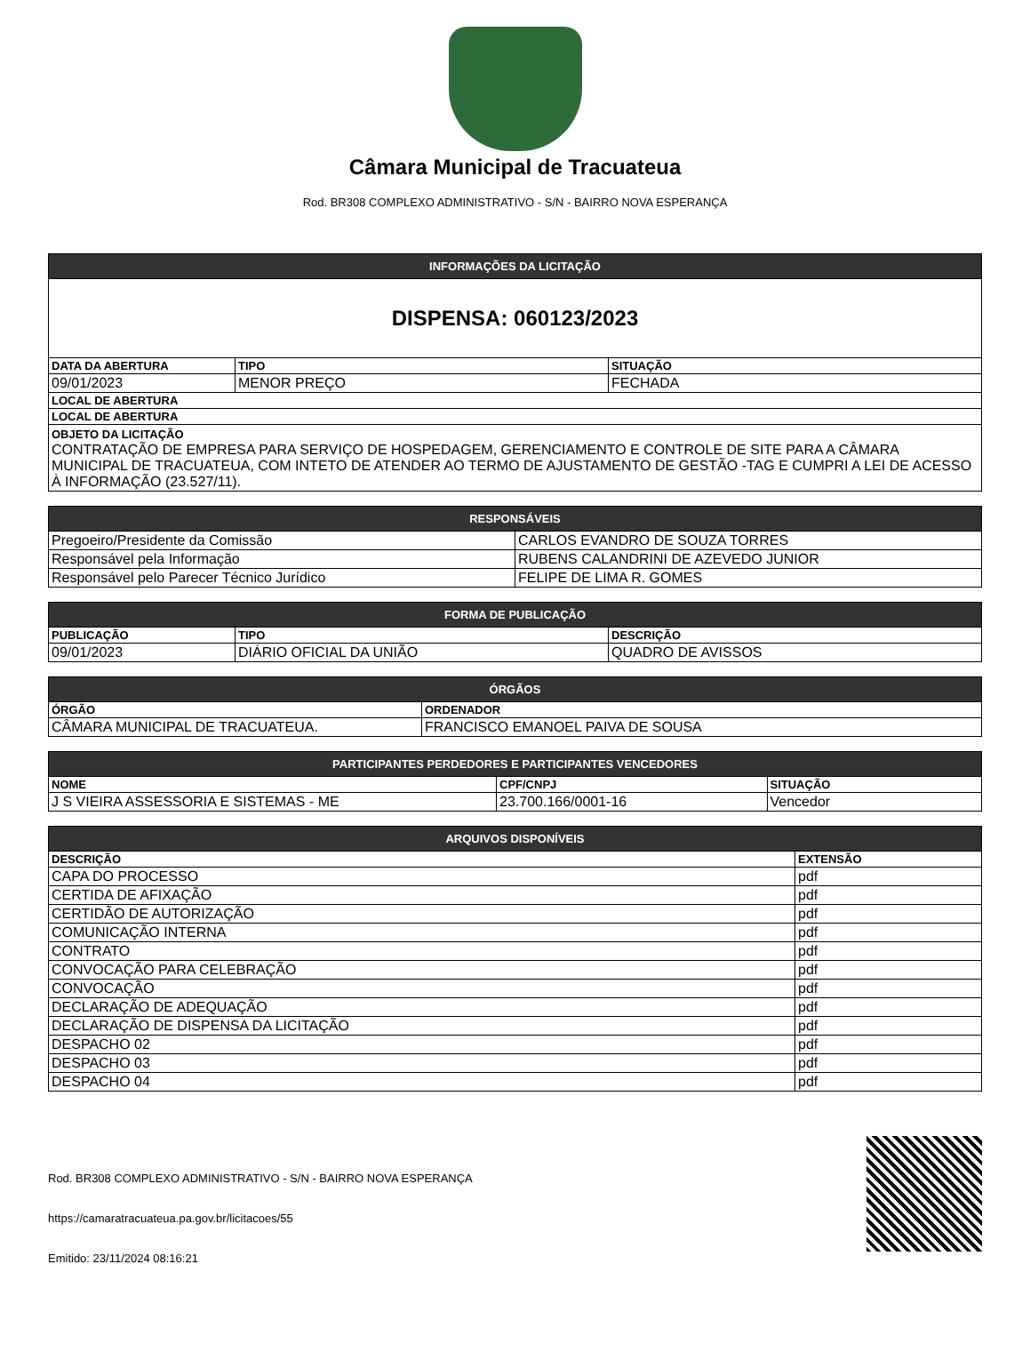Câmara Municipal de Tracuateua
Rod. BR308 COMPLEXO ADMINISTRATIVO - S/N - BAIRRO NOVA ESPERANÇA
| INFORMAÇÕES DA LICITAÇÃO | | |
| --- | --- | --- |
| DISPENSA: 060123/2023 | | |
| DATA DA ABERTURA | TIPO | SITUAÇÃO |
| 09/01/2023 | MENOR PREÇO | FECHADA |
| LOCAL DE ABERTURA | | |
| LOCAL DE ABERTURA | | |
| OBJETO DA LICITAÇÃO CONTRATAÇÃO DE EMPRESA PARA SERVIÇO DE HOSPEDAGEM, GERENCIAMENTO E CONTROLE DE SITE PARA A CÂMARA MUNICIPAL DE TRACUATEUA, COM INTETO DE ATENDER AO TERMO DE AJUSTAMENTO DE GESTÃO -TAG E CUMPRI A LEI DE ACESSO À INFORMAÇÃO (23.527/11). | | |
| RESPONSÁVEIS | |
| --- | --- |
| Pregoeiro/Presidente da Comissão | CARLOS EVANDRO DE SOUZA TORRES |
| Responsável pela Informação | RUBENS CALANDRINI DE AZEVEDO JUNIOR |
| Responsável pelo Parecer Técnico Jurídico | FELIPE DE LIMA R. GOMES |
| FORMA DE PUBLICAÇÃO | | |
| --- | --- | --- |
| PUBLICAÇÃO | TIPO | DESCRIÇÃO |
| 09/01/2023 | DIÁRIO OFICIAL DA UNIÃO | QUADRO DE AVISSOS |
| ÓRGÃOS | |
| --- | --- |
| ÓRGÃO | ORDENADOR |
| CÂMARA MUNICIPAL DE TRACUATEUA. | FRANCISCO EMANOEL PAIVA DE SOUSA |
| PARTICIPANTES PERDEDORES E PARTICIPANTES VENCEDORES | | |
| --- | --- | --- |
| NOME | CPF/CNPJ | SITUAÇÃO |
| J S VIEIRA ASSESSORIA E SISTEMAS - ME | 23.700.166/0001-16 | Vencedor |
| ARQUIVOS DISPONÍVEIS | |
| --- | --- |
| DESCRIÇÃO | EXTENSÃO |
| CAPA DO PROCESSO | pdf |
| CERTIDA DE AFIXAÇÃO | pdf |
| CERTIDÃO DE AUTORIZAÇÃO | pdf |
| COMUNICAÇÃO INTERNA | pdf |
| CONTRATO | pdf |
| CONVOCAÇÃO PARA CELEBRAÇÃO | pdf |
| CONVOCAÇÃO | pdf |
| DECLARAÇÃO DE ADEQUAÇÃO | pdf |
| DECLARAÇÃO DE DISPENSA DA LICITAÇÃO | pdf |
| DESPACHO 02 | pdf |
| DESPACHO 03 | pdf |
| DESPACHO 04 | pdf |
Rod. BR308 COMPLEXO ADMINISTRATIVO - S/N - BAIRRO NOVA ESPERANÇA
https://camaratracuateua.pa.gov.br/licitacoes/55
Emitido: 23/11/2024 08:16:21